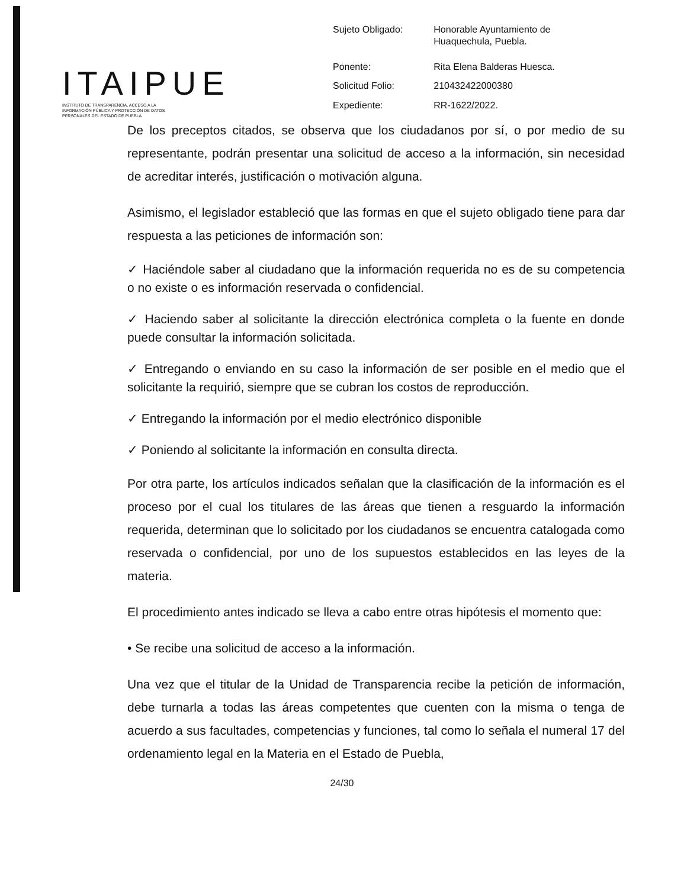ITAIPUE
INSTITUTO DE TRANSPARENCIA, ACCESO A LA INFORMACIÓN PÚBLICA Y PROTECCIÓN DE DATOS PERSONALES DEL ESTADO DE PUEBLA
| Sujeto Obligado: | Honorable Ayuntamiento de Huaquechula, Puebla. |
| Ponente: | Rita Elena Balderas Huesca. |
| Solicitud Folio: | 210432422000380 |
| Expediente: | RR-1622/2022. |
De los preceptos citados, se observa que los ciudadanos por sí, o por medio de su representante, podrán presentar una solicitud de acceso a la información, sin necesidad de acreditar interés, justificación o motivación alguna.
Asimismo, el legislador estableció que las formas en que el sujeto obligado tiene para dar respuesta a las peticiones de información son:
✓ Haciéndole saber al ciudadano que la información requerida no es de su competencia o no existe o es información reservada o confidencial.
✓ Haciendo saber al solicitante la dirección electrónica completa o la fuente en donde puede consultar la información solicitada.
✓ Entregando o enviando en su caso la información de ser posible en el medio que el solicitante la requirió, siempre que se cubran los costos de reproducción.
✓ Entregando la información por el medio electrónico disponible
✓ Poniendo al solicitante la información en consulta directa.
Por otra parte, los artículos indicados señalan que la clasificación de la información es el proceso por el cual los titulares de las áreas que tienen a resguardo la información requerida, determinan que lo solicitado por los ciudadanos se encuentra catalogada como reservada o confidencial, por uno de los supuestos establecidos en las leyes de la materia.
El procedimiento antes indicado se lleva a cabo entre otras hipótesis el momento que:
• Se recibe una solicitud de acceso a la información.
Una vez que el titular de la Unidad de Transparencia recibe la petición de información, debe turnarla a todas las áreas competentes que cuenten con la misma o tenga de acuerdo a sus facultades, competencias y funciones, tal como lo señala el numeral 17 del ordenamiento legal en la Materia en el Estado de Puebla,
24/30